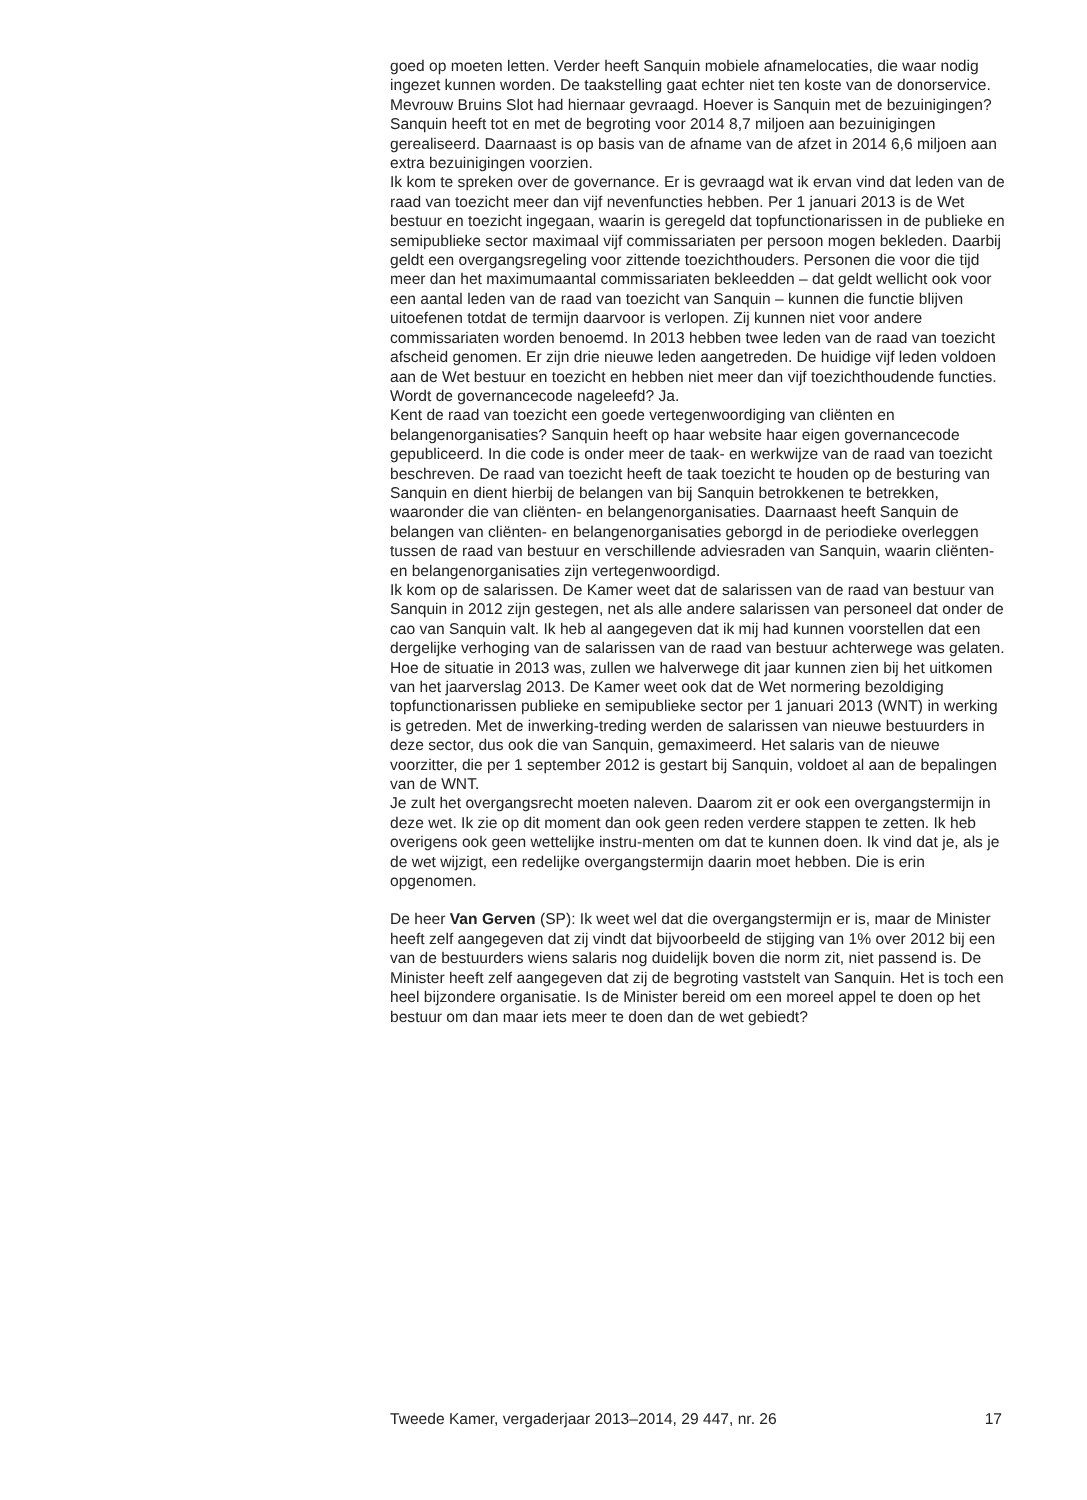goed op moeten letten. Verder heeft Sanquin mobiele afnamelocaties, die waar nodig ingezet kunnen worden. De taakstelling gaat echter niet ten koste van de donorservice. Mevrouw Bruins Slot had hiernaar gevraagd. Hoever is Sanquin met de bezuinigingen? Sanquin heeft tot en met de begroting voor 2014 8,7 miljoen aan bezuinigingen gerealiseerd. Daarnaast is op basis van de afname van de afzet in 2014 6,6 miljoen aan extra bezuinigingen voorzien.
Ik kom te spreken over de governance. Er is gevraagd wat ik ervan vind dat leden van de raad van toezicht meer dan vijf nevenfuncties hebben. Per 1 januari 2013 is de Wet bestuur en toezicht ingegaan, waarin is geregeld dat topfunctionarissen in de publieke en semipublieke sector maximaal vijf commissariaten per persoon mogen bekleden. Daarbij geldt een overgangsregeling voor zittende toezichthouders. Personen die voor die tijd meer dan het maximumaantal commissariaten bekleedden – dat geldt wellicht ook voor een aantal leden van de raad van toezicht van Sanquin – kunnen die functie blijven uitoefenen totdat de termijn daarvoor is verlopen. Zij kunnen niet voor andere commissariaten worden benoemd. In 2013 hebben twee leden van de raad van toezicht afscheid genomen. Er zijn drie nieuwe leden aangetreden. De huidige vijf leden voldoen aan de Wet bestuur en toezicht en hebben niet meer dan vijf toezichthoudende functies.
Wordt de governancecode nageleefd? Ja.
Kent de raad van toezicht een goede vertegenwoordiging van cliënten en belangenorganisaties? Sanquin heeft op haar website haar eigen governancecode gepubliceerd. In die code is onder meer de taak- en werkwijze van de raad van toezicht beschreven. De raad van toezicht heeft de taak toezicht te houden op de besturing van Sanquin en dient hierbij de belangen van bij Sanquin betrokkenen te betrekken, waaronder die van cliënten- en belangenorganisaties. Daarnaast heeft Sanquin de belangen van cliënten- en belangenorganisaties geborgd in de periodieke overleggen tussen de raad van bestuur en verschillende adviesraden van Sanquin, waarin cliënten- en belangenorganisaties zijn vertegenwoordigd.
Ik kom op de salarissen. De Kamer weet dat de salarissen van de raad van bestuur van Sanquin in 2012 zijn gestegen, net als alle andere salarissen van personeel dat onder de cao van Sanquin valt. Ik heb al aangegeven dat ik mij had kunnen voorstellen dat een dergelijke verhoging van de salarissen van de raad van bestuur achterwege was gelaten. Hoe de situatie in 2013 was, zullen we halverwege dit jaar kunnen zien bij het uitkomen van het jaarverslag 2013. De Kamer weet ook dat de Wet normering bezoldiging topfunctionarissen publieke en semipublieke sector per 1 januari 2013 (WNT) in werking is getreden. Met de inwerking-treding werden de salarissen van nieuwe bestuurders in deze sector, dus ook die van Sanquin, gemaximeerd. Het salaris van de nieuwe voorzitter, die per 1 september 2012 is gestart bij Sanquin, voldoet al aan de bepalingen van de WNT.
Je zult het overgangsrecht moeten naleven. Daarom zit er ook een overgangstermijn in deze wet. Ik zie op dit moment dan ook geen reden verdere stappen te zetten. Ik heb overigens ook geen wettelijke instru-menten om dat te kunnen doen. Ik vind dat je, als je de wet wijzigt, een redelijke overgangstermijn daarin moet hebben. Die is erin opgenomen.
De heer Van Gerven (SP): Ik weet wel dat die overgangstermijn er is, maar de Minister heeft zelf aangegeven dat zij vindt dat bijvoorbeeld de stijging van 1% over 2012 bij een van de bestuurders wiens salaris nog duidelijk boven die norm zit, niet passend is. De Minister heeft zelf aangegeven dat zij de begroting vaststelt van Sanquin. Het is toch een heel bijzondere organisatie. Is de Minister bereid om een moreel appel te doen op het bestuur om dan maar iets meer te doen dan de wet gebiedt?
Tweede Kamer, vergaderjaar 2013–2014, 29 447, nr. 26 17